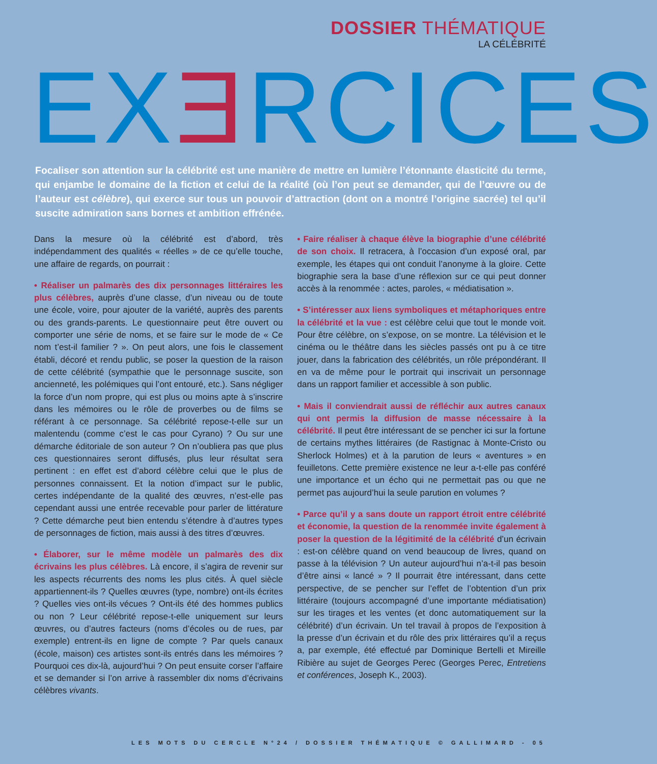DOSSIER THÉMATIQUE
LA CÉLÉBRITÉ
EXƎRCICES
Focaliser son attention sur la célébrité est une manière de mettre en lumière l’étonnante élasticité du terme, qui enjambe le domaine de la fiction et celui de la réalité (où l’on peut se demander, qui de l’œuvre ou de l’auteur est célèbre), qui exerce sur tous un pouvoir d’attraction (dont on a montré l’origine sacrée) tel qu’il suscite admiration sans bornes et ambition effrénée.
Dans la mesure où la célébrité est d’abord, très indépendamment des qualités « réelles » de ce qu’elle touche, une affaire de regards, on pourrait :
• Réaliser un palmarès des dix personnages littéraires les plus célèbres, auprès d’une classe, d’un niveau ou de toute une école, voire, pour ajouter de la variété, auprès des parents ou des grands-parents. Le questionnaire peut être ouvert ou comporter une série de noms, et se faire sur le mode de « Ce nom t’est-il familier ? ». On peut alors, une fois le classement établi, décoré et rendu public, se poser la question de la raison de cette célébrité (sympathie que le personnage suscite, son ancienneté, les polémiques qui l’ont entouré, etc.). Sans négliger la force d’un nom propre, qui est plus ou moins apte à s’inscrire dans les mémoires ou le rôle de proverbes ou de films se référant à ce personnage. Sa célébrité repose-t-elle sur un malentendu (comme c’est le cas pour Cyrano) ? Ou sur une démarche éditoriale de son auteur ? On n’oubliera pas que plus ces questionnaires seront diffusés, plus leur résultat sera pertinent : en effet est d’abord célèbre celui que le plus de personnes connaissent. Et la notion d’impact sur le public, certes indépendante de la qualité des œuvres, n’est-elle pas cependant aussi une entrée recevable pour parler de littérature ? Cette démarche peut bien entendu s’étendre à d’autres types de personnages de fiction, mais aussi à des titres d’œuvres.
• Élaborer, sur le même modèle un palmarès des dix écrivains les plus célèbres. Là encore, il s’agira de revenir sur les aspects récurrents des noms les plus cités. À quel siècle appartiennent-ils ? Quelles œuvres (type, nombre) ont-ils écrites ? Quelles vies ont-ils vécues ? Ont-ils été des hommes publics ou non ? Leur célébrité repose-t-elle uniquement sur leurs œuvres, ou d’autres facteurs (noms d’écoles ou de rues, par exemple) entrent-ils en ligne de compte ? Par quels canaux (école, maison) ces artistes sont-ils entrés dans les mémoires ? Pourquoi ces dix-là, aujourd’hui ? On peut ensuite corser l’affaire et se demander si l’on arrive à rassembler dix noms d’écrivains célèbres vivants.
• Faire réaliser à chaque élève la biographie d’une célébrité de son choix. Il retracera, à l’occasion d’un exposé oral, par exemple, les étapes qui ont conduit l’anonyme à la gloire. Cette biographie sera la base d’une réflexion sur ce qui peut donner accès à la renommée : actes, paroles, « médiatisation ».
• S’intéresser aux liens symboliques et métaphoriques entre la célébrité et la vue : est célèbre celui que tout le monde voit. Pour être célèbre, on s’expose, on se montre. La télévision et le cinéma ou le théâtre dans les siècles passés ont pu à ce titre jouer, dans la fabrication des célébrités, un rôle prépondérant. Il en va de même pour le portrait qui inscrivait un personnage dans un rapport familier et accessible à son public.
• Mais il conviendrait aussi de réfléchir aux autres canaux qui ont permis la diffusion de masse nécessaire à la célébrité. Il peut être intéressant de se pencher ici sur la fortune de certains mythes littéraires (de Rastignac à Monte-Cristo ou Sherlock Holmes) et à la parution de leurs « aventures » en feuilletons. Cette première existence ne leur a-t-elle pas conféré une importance et un écho qui ne permettait pas ou que ne permet pas aujourd’hui la seule parution en volumes ?
• Parce qu’il y a sans doute un rapport étroit entre célébrité et économie, la question de la renommée invite également à poser la question de la légitimité de la célébrité d’un écrivain : est-on célèbre quand on vend beaucoup de livres, quand on passe à la télévision ? Un auteur aujourd’hui n’a-t-il pas besoin d’être ainsi « lancé » ? Il pourrait être intéressant, dans cette perspective, de se pencher sur l’effet de l’obtention d’un prix littéraire (toujours accompagné d’une importante médiatisation) sur les tirages et les ventes (et donc automatiquement sur la célébrité) d’un écrivain. Un tel travail à propos de l’exposition à la presse d’un écrivain et du rôle des prix littéraires qu’il a reçus a, par exemple, été effectué par Dominique Bertelli et Mireille Ribière au sujet de Georges Perec (Georges Perec, Entretiens et conférences, Joseph K., 2003).
LES MOTS DU CERCLE N°24 / DOSSIER THÉMATIQUE © GALLIMARD - 05